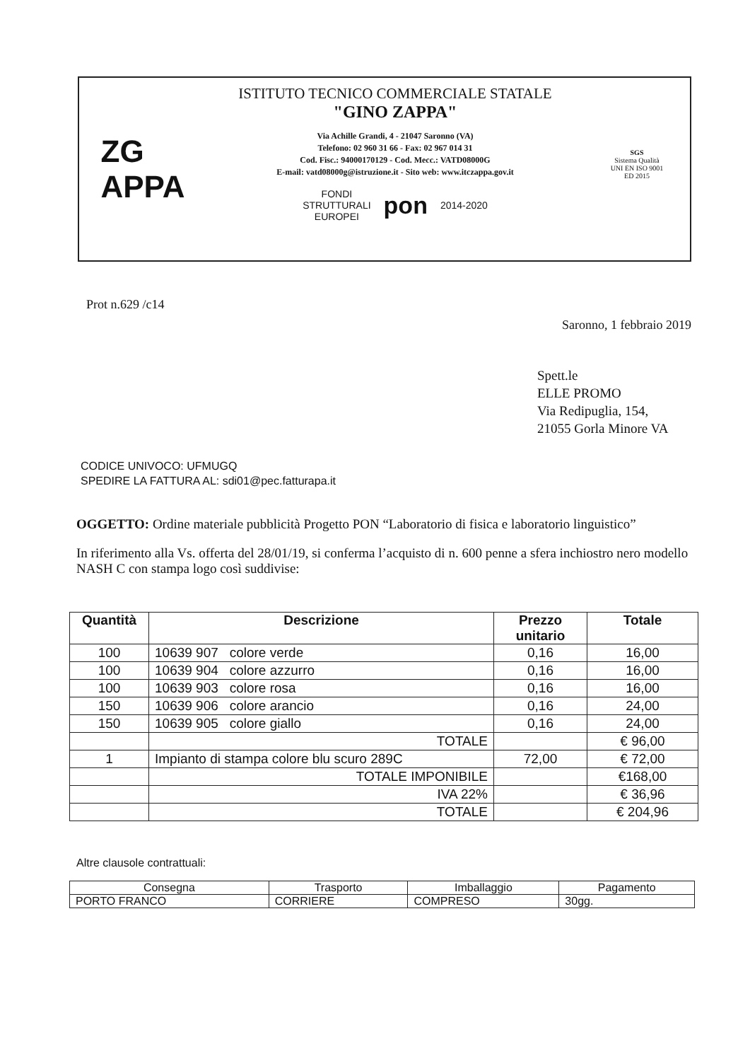ZG
APPA
ISTITUTO TECNICO COMMERCIALE STATALE
"GINO ZAPPA"
Via Achille Grandi, 4 - 21047 Saronno (VA)
Telefono: 02 960 31 66 - Fax: 02 967 014 31
Cod. Fisc.: 94000170129 - Cod. Mecc.: VATD08000G
E-mail: vatd08000g@istruzione.it - Sito web: www.itczappa.gov.it
FONDI
STRUTTURALI
EUROPEI pon 2014-2020
SGS
Sistema Qualità
UNI EN ISO 9001
ED 2015
Prot n.629 /c14
Saronno, 1 febbraio 2019
Spett.le
ELLE PROMO
Via Redipuglia, 154,
21055 Gorla Minore VA
CODICE UNIVOCO: UFMUGQ
SPEDIRE LA FATTURA AL: sdi01@pec.fatturapa.it
OGGETTO: Ordine materiale pubblicità Progetto PON “Laboratorio di fisica e laboratorio linguistico”
In riferimento alla Vs. offerta del 28/01/19, si conferma l’acquisto di n. 600 penne a sfera inchiostro nero modello NASH C con stampa logo così suddivise:
| Quantità | Descrizione | Prezzo unitario | Totale |
| --- | --- | --- | --- |
| 100 | 10639 907 colore verde | 0,16 | 16,00 |
| 100 | 10639 904 colore azzurro | 0,16 | 16,00 |
| 100 | 10639 903 colore rosa | 0,16 | 16,00 |
| 150 | 10639 906 colore arancio | 0,16 | 24,00 |
| 150 | 10639 905 colore giallo | 0,16 | 24,00 |
| | TOTALE | | € 96,00 |
| 1 | Impianto di stampa colore blu scuro 289C | 72,00 | € 72,00 |
| | TOTALE IMPONIBILE | | €168,00 |
| | IVA 22% | | € 36,96 |
| | TOTALE | | € 204,96 |
Altre clausole contrattuali:
| Consegna | Trasporto | Imballaggio | Pagamento |
| PORTO FRANCO | CORRIERE | COMPRESO | 30gg. |